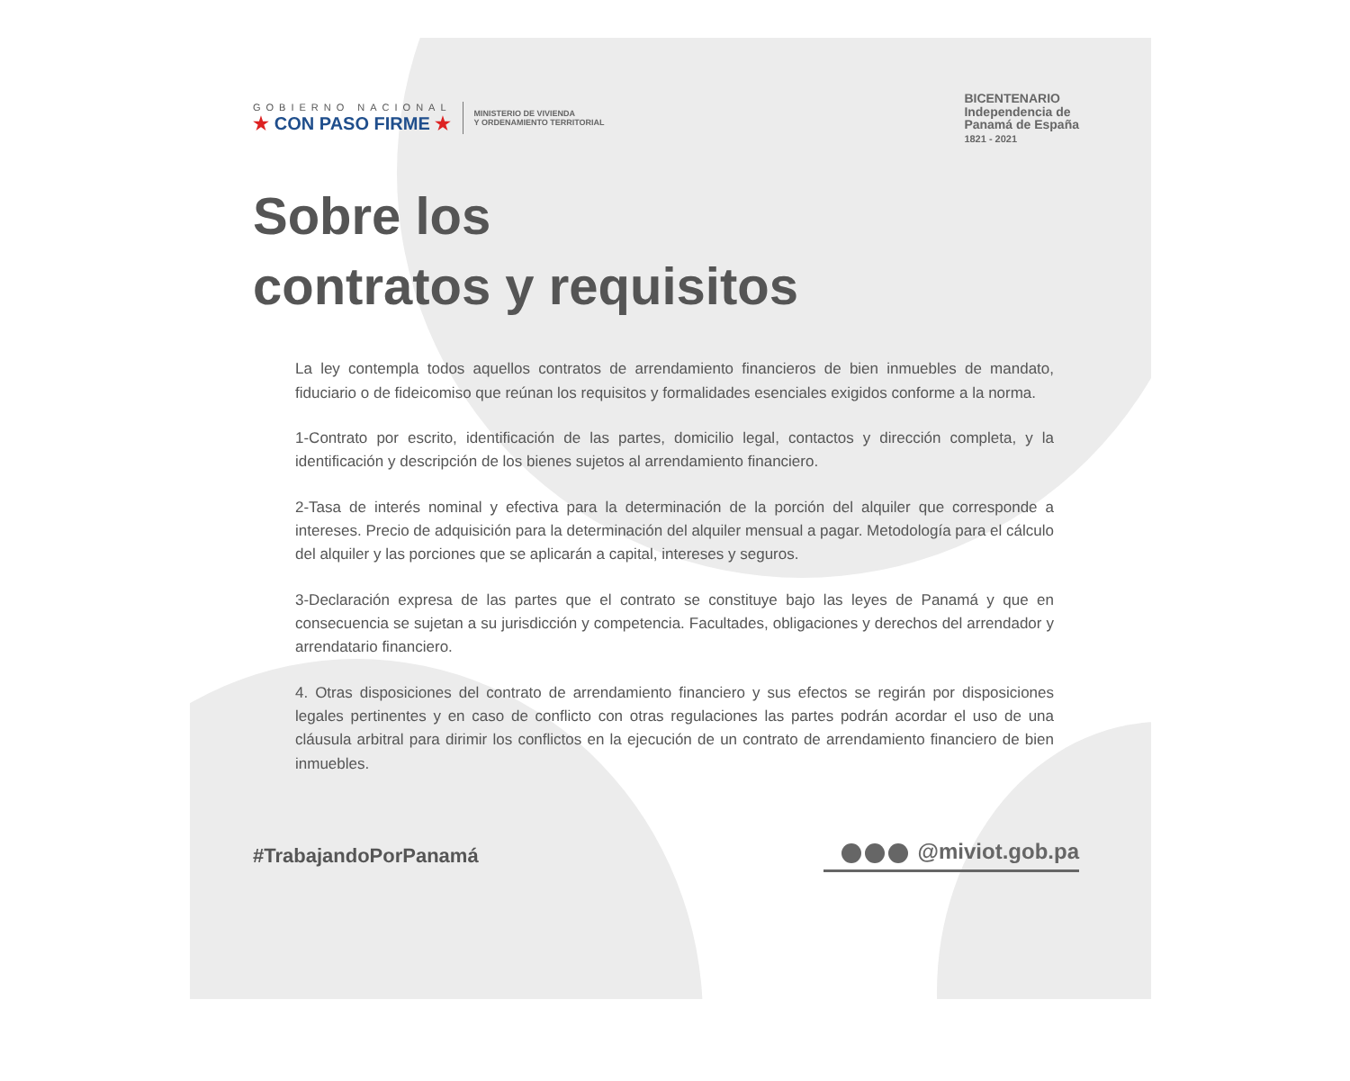GOBIERNO NACIONAL
★ CON PASO FIRME ★
MINISTERIO DE VIVIENDA
Y ORDENAMIENTO TERRITORIAL
BICENTENARIO
Independencia de
Panamá de España
1821 - 2021
Sobre los
contratos y requisitos
La ley contempla todos aquellos contratos de arrendamiento financieros de bien inmuebles de mandato, fiduciario o de fideicomiso que reúnan los requisitos y formalidades esenciales exigidos conforme a la norma.
1-Contrato por escrito, identificación de las partes, domicilio legal, contactos y dirección completa, y la identificación y descripción de los bienes sujetos al arrendamiento financiero.
2-Tasa de interés nominal y efectiva para la determinación de la porción del alquiler que corresponde a intereses. Precio de adquisición para la determinación del alquiler mensual a pagar. Metodología para el cálculo del alquiler y las porciones que se aplicarán a capital, intereses y seguros.
3-Declaración expresa de las partes que el contrato se constituye bajo las leyes de Panamá y que en consecuencia se sujetan a su jurisdicción y competencia. Facultades, obligaciones y derechos del arrendador y arrendatario financiero.
4. Otras disposiciones del contrato de arrendamiento financiero y sus efectos se regirán por disposiciones legales pertinentes y en caso de conflicto con otras regulaciones las partes podrán acordar el uso de una cláusula arbitral para dirimir los conflictos en la ejecución de un contrato de arrendamiento financiero de bien inmuebles.
#TrabajandoPorPanamá @miviot.gob.pa